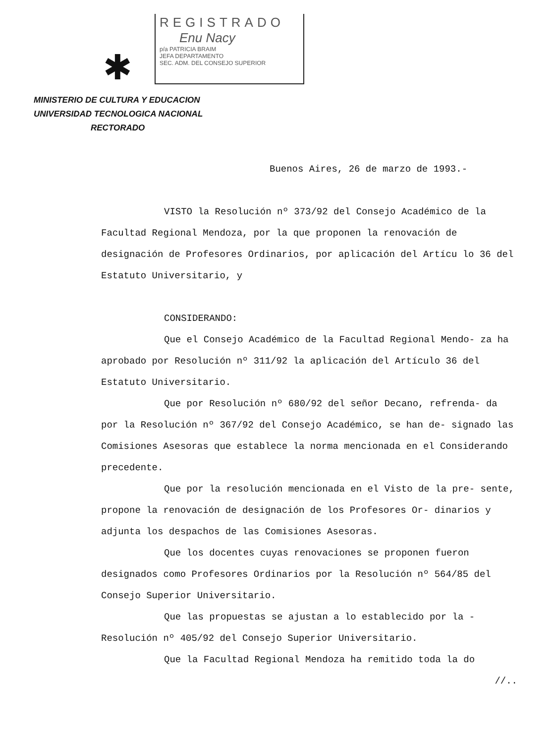REGISTRADO
Enu Nacy
p/a PATRICIA BRAIM
JEFA DEPARTAMENTO
SEC. ADM. DEL CONSEJO SUPERIOR
✱
MINISTERIO DE CULTURA Y EDUCACION
UNIVERSIDAD TECNOLOGICA NACIONAL
RECTORADO
Buenos Aires, 26 de marzo de 1993.-
VISTO la Resolución nº 373/92 del Consejo Académico de la Facultad Regional Mendoza, por la que proponen la renovación de designación de Profesores Ordinarios, por aplicación del Artícu lo 36 del Estatuto Universitario, y
CONSIDERANDO:
Que el Consejo Académico de la Facultad Regional Mendo- za ha aprobado por Resolución nº 311/92 la aplicación del Artículo 36 del Estatuto Universitario.
Que por Resolución nº 680/92 del señor Decano, refrenda- da por la Resolución nº 367/92 del Consejo Académico, se han de- signado las Comisiones Asesoras que establece la norma mencionada en el Considerando precedente.
Que por la resolución mencionada en el Visto de la pre- sente, propone la renovación de designación de los Profesores Or- dinarios y adjunta los despachos de las Comisiones Asesoras.
Que los docentes cuyas renovaciones se proponen fueron designados como Profesores Ordinarios por la Resolución nº 564/85 del Consejo Superior Universitario.
Que las propuestas se ajustan a lo establecido por la - Resolución nº 405/92 del Consejo Superior Universitario.
Que la Facultad Regional Mendoza ha remitido toda la do
//..